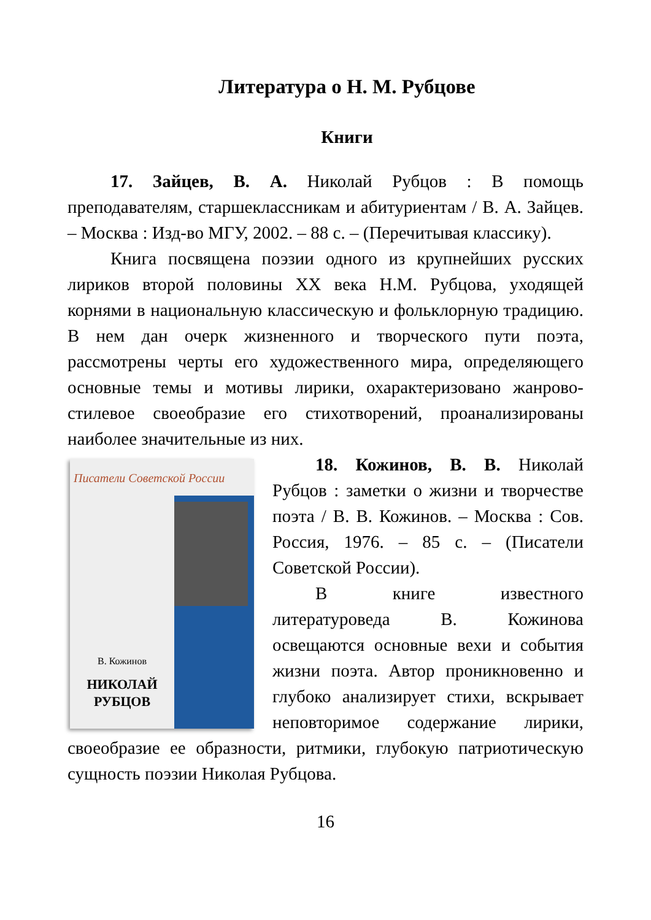Литература о Н. М. Рубцове
Книги
17. Зайцев, В. А. Николай Рубцов : В помощь преподавателям, старшеклассникам и абитуриентам / В. А. Зайцев. – Москва : Изд-во МГУ, 2002. – 88 с. – (Перечитывая классику).
Книга посвящена поэзии одного из крупнейших русских лириков второй половины XX века Н.М. Рубцова, уходящей корнями в национальную классическую и фольклорную традицию. В нем дан очерк жизненного и творческого пути поэта, рассмотрены черты его художественного мира, определяющего основные темы и мотивы лирики, охарактеризовано жанрово-стилевое своеобразие его стихотворений, проанализированы наиболее значительные из них.
Писатели Советской России
В. Кожинов
НИКОЛАЙ
РУБЦОВ
18. Кожинов, В. В. Николай Рубцов : заметки о жизни и творчестве поэта / В. В. Кожинов. – Москва : Сов. Россия, 1976. – 85 с. – (Писатели Советской России).
В книге известного литературоведа В. Кожинова освещаются основные вехи и события жизни поэта. Автор проникновенно и глубоко анализирует стихи, вскрывает неповторимое содержание лирики, своеобразие ее образности, ритмики, глубокую патриотическую сущность поэзии Николая Рубцова.
16